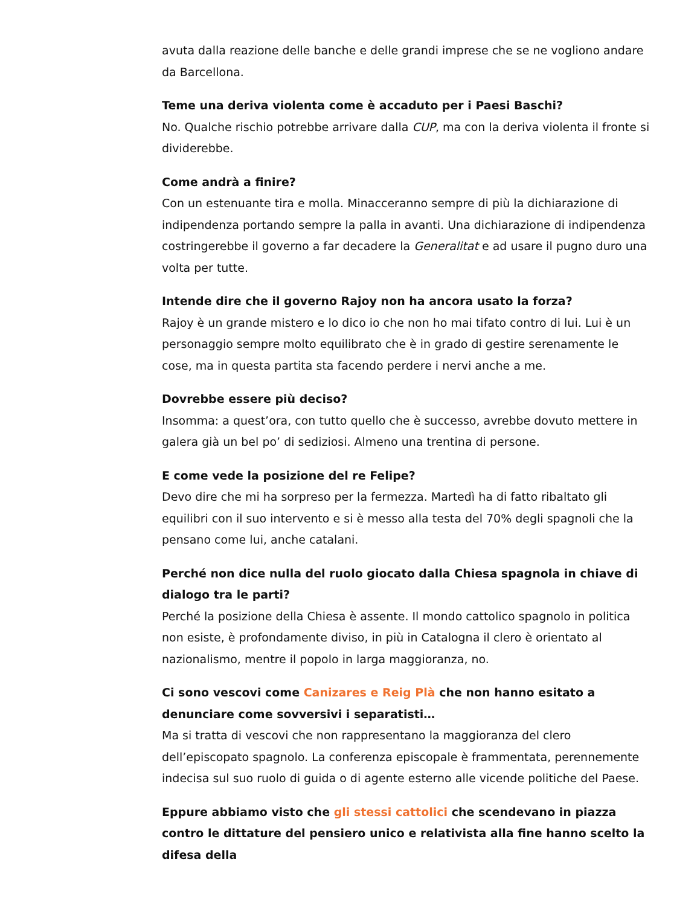avuta dalla reazione delle banche e delle grandi imprese che se ne vogliono andare da Barcellona.
Teme una deriva violenta come è accaduto per i Paesi Baschi?
No. Qualche rischio potrebbe arrivare dalla CUP, ma con la deriva violenta il fronte si dividerebbe.
Come andrà a finire?
Con un estenuante tira e molla. Minacceranno sempre di più la dichiarazione di indipendenza portando sempre la palla in avanti. Una dichiarazione di indipendenza costringerebbe il governo a far decadere la Generalitat e ad usare il pugno duro una volta per tutte.
Intende dire che il governo Rajoy non ha ancora usato la forza?
Rajoy è un grande mistero e lo dico io che non ho mai tifato contro di lui. Lui è un personaggio sempre molto equilibrato che è in grado di gestire serenamente le cose, ma in questa partita sta facendo perdere i nervi anche a me.
Dovrebbe essere più deciso?
Insomma: a quest’ora, con tutto quello che è successo, avrebbe dovuto mettere in galera già un bel po’ di sediziosi. Almeno una trentina di persone.
E come vede la posizione del re Felipe?
Devo dire che mi ha sorpreso per la fermezza. Martedì ha di fatto ribaltato gli equilibri con il suo intervento e si è messo alla testa del 70% degli spagnoli che la pensano come lui, anche catalani.
Perché non dice nulla del ruolo giocato dalla Chiesa spagnola in chiave di dialogo tra le parti?
Perché la posizione della Chiesa è assente. Il mondo cattolico spagnolo in politica non esiste, è profondamente diviso, in più in Catalogna il clero è orientato al nazionalismo, mentre il popolo in larga maggioranza, no.
Ci sono vescovi come Canizares e Reig Plà che non hanno esitato a denunciare come sovversivi i separatisti…
Ma si tratta di vescovi che non rappresentano la maggioranza del clero dell’episcopato spagnolo. La conferenza episcopale è frammentata, perennemente indecisa sul suo ruolo di guida o di agente esterno alle vicende politiche del Paese.
Eppure abbiamo visto che gli stessi cattolici che scendevano in piazza contro le dittature del pensiero unico e relativista alla fine hanno scelto la difesa della